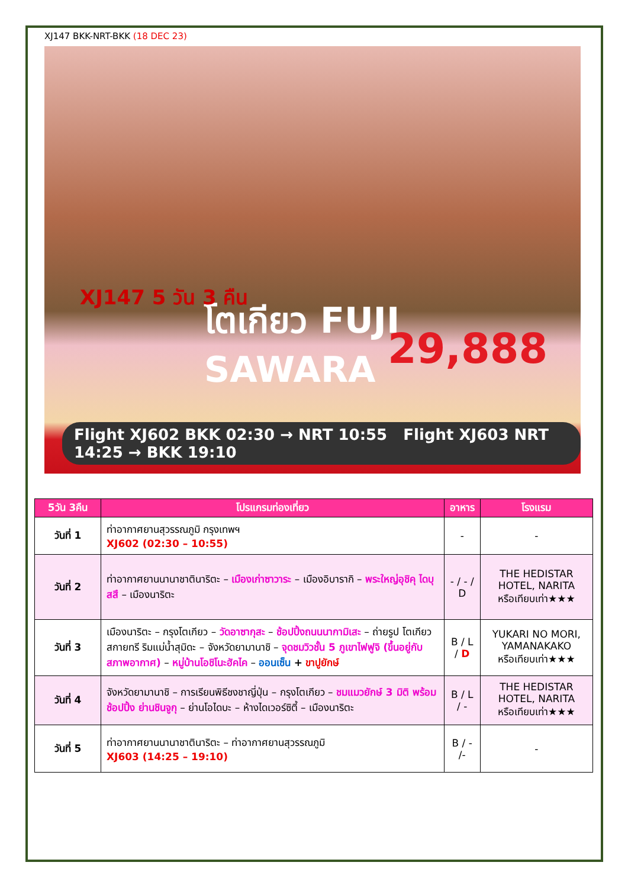XJ147 BKK-NRT-BKK (18 DEC 23)
โตเกียว FUJI SAWARA
29,888
XJ147 5 วัน 3 คืน
Flight XJ602 BKK 02:30 → NRT 10:55 Flight XJ603 NRT 14:25 → BKK 19:10
| 5วัน 3คืน | โปรแกรมท่องเที่ยว | อาหาร | โรงแรม |
| --- | --- | --- | --- |
| วันที่ 1 | ท่าอากาศยานสุวรรณภูมิ กรุงเทพฯ XJ602 (02:30 – 10:55) | - | - |
| วันที่ 2 | ท่าอากาศยานนานาชาตินาริตะ – เมืองเก่าซาวาระ – เมืองอิบารากิ – พระใหญ่อุชิคุ ไดบุสสึ – เมืองนาริตะ | - / - / D | THE HEDISTAR HOTEL, NARITA หรือเทียบเท่า★★★ |
| วันที่ 3 | เมืองนาริตะ – กรุงโตเกียว – วัดอาซากุสะ – ช้อปปิ้งถนนนากามิเสะ – ถ่ายรูป โตเกียวสกายทรี ริมแม่น้ำสุมิดะ – จังหวัดยามานาชิ – จุดชมวิวชั้น 5 ภูเขาไฟฟูจิ (ขึ้นอยู่กับสภาพอากาศ) – หมู่บ้านโอชิโนะฮัคไค – ออนเซ็น + ขาปูยักษ์ | B / L / D | YUKARI NO MORI, YAMANAKAKO หรือเทียบเท่า★★★ |
| วันที่ 4 | จังหวัดยามานาชิ – การเรียนพิธีชงชาญี่ปุ่น – กรุงโตเกียว – ชมแมวยักษ์ 3 มิติ พร้อมช้อปปิ้ง ย่านชินจูกุ – ย่านโอไดบะ – ห้างไดเวอร์ซิตี้ – เมืองนาริตะ | B / L / - | THE HEDISTAR HOTEL, NARITA หรือเทียบเท่า★★★ |
| วันที่ 5 | ท่าอากาศยานนานาชาตินาริตะ – ท่าอากาศยานสุวรรณภูมิ XJ603 (14:25 – 19:10) | B / - /- | - |